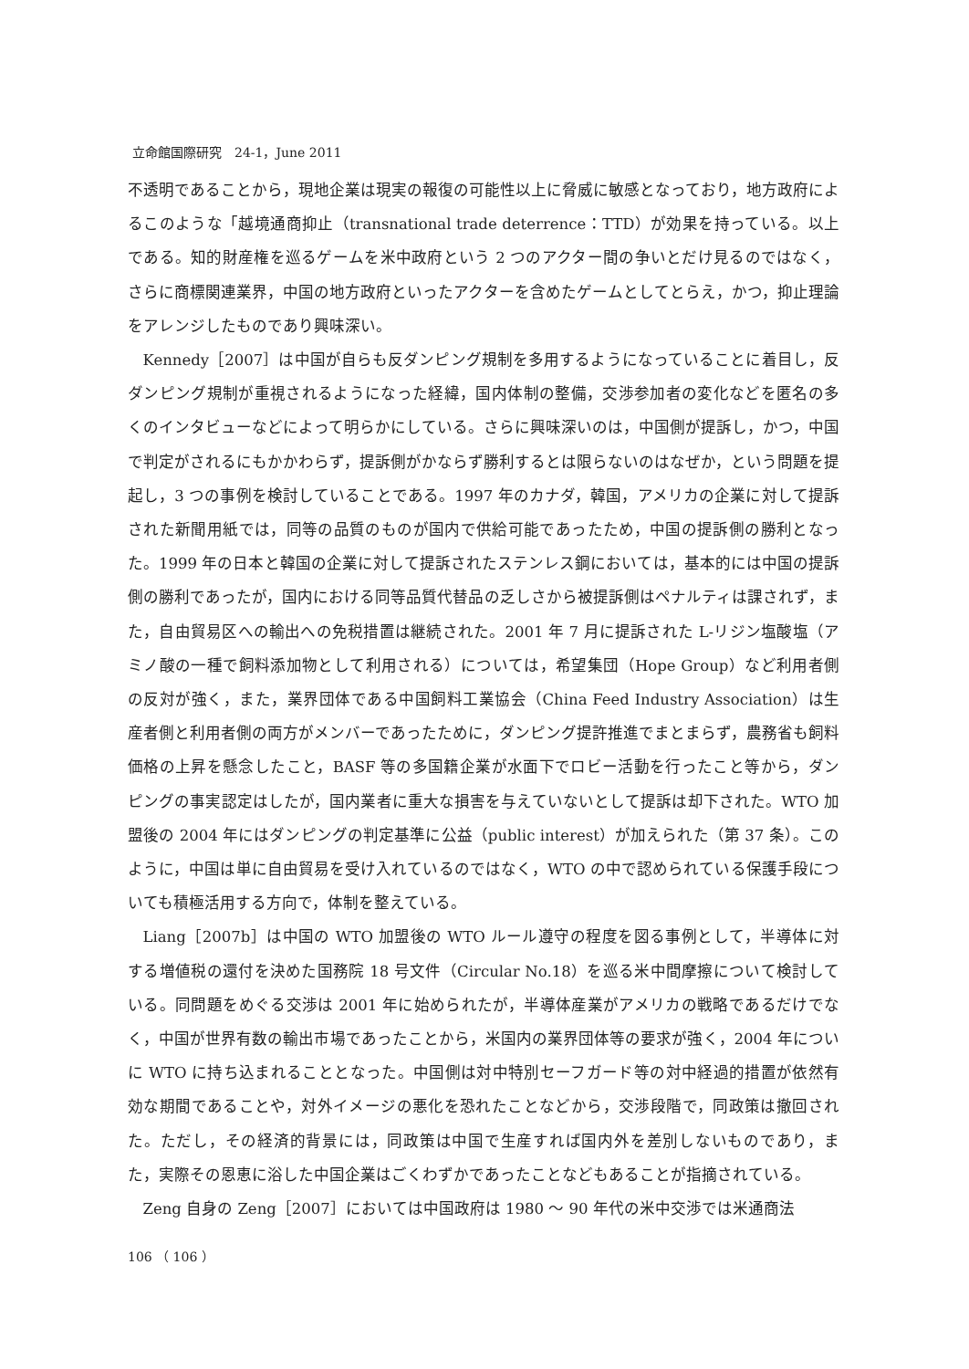立命館国際研究　24-1，June 2011
不透明であることから，現地企業は現実の報復の可能性以上に脅威に敏感となっており，地方政府によるこのような「越境通商抑止（transnational trade deterrence：TTD）が効果を持っている。以上である。知的財産権を巡るゲームを米中政府という 2 つのアクター間の争いとだけ見るのではなく，さらに商標関連業界，中国の地方政府といったアクターを含めたゲームとしてとらえ，かつ，抑止理論をアレンジしたものであり興味深い。
Kennedy［2007］は中国が自らも反ダンピング規制を多用するようになっていることに着目し，反ダンピング規制が重視されるようになった経緯，国内体制の整備，交渉参加者の変化などを匿名の多くのインタビューなどによって明らかにしている。さらに興味深いのは，中国側が提訴し，かつ，中国で判定がされるにもかかわらず，提訴側がかならず勝利するとは限らないのはなぜか，という問題を提起し，3 つの事例を検討していることである。1997 年のカナダ，韓国，アメリカの企業に対して提訴された新聞用紙では，同等の品質のものが国内で供給可能であったため，中国の提訴側の勝利となった。1999 年の日本と韓国の企業に対して提訴されたステンレス鋼においては，基本的には中国の提訴側の勝利であったが，国内における同等品質代替品の乏しさから被提訴側はペナルティは課されず，また，自由貿易区への輸出への免税措置は継続された。2001 年 7 月に提訴された L-リジン塩酸塩（アミノ酸の一種で飼料添加物として利用される）については，希望集団（Hope Group）など利用者側の反対が強く，また，業界団体である中国飼料工業協会（China Feed Industry Association）は生産者側と利用者側の両方がメンバーであったために，ダンピング提許推進でまとまらず，農務省も飼料価格の上昇を懸念したこと，BASF 等の多国籍企業が水面下でロビー活動を行ったこと等から，ダンピングの事実認定はしたが，国内業者に重大な損害を与えていないとして提訴は却下された。WTO 加盟後の 2004 年にはダンピングの判定基準に公益（public interest）が加えられた（第 37 条）。このように，中国は単に自由貿易を受け入れているのではなく，WTO の中で認められている保護手段についても積極活用する方向で，体制を整えている。
Liang［2007b］は中国の WTO 加盟後の WTO ルール遵守の程度を図る事例として，半導体に対する増値税の還付を決めた国務院 18 号文件（Circular No.18）を巡る米中間摩擦について検討している。同問題をめぐる交渉は 2001 年に始められたが，半導体産業がアメリカの戦略であるだけでなく，中国が世界有数の輸出市場であったことから，米国内の業界団体等の要求が強く，2004 年についに WTO に持ち込まれることとなった。中国側は対中特別セーフガード等の対中経過的措置が依然有効な期間であることや，対外イメージの悪化を恐れたことなどから，交渉段階で，同政策は撤回された。ただし，その経済的背景には，同政策は中国で生産すれば国内外を差別しないものであり，また，実際その恩恵に浴した中国企業はごくわずかであったことなどもあることが指摘されている。
Zeng 自身の Zeng［2007］においては中国政府は 1980 ～ 90 年代の米中交渉では米通商法
106 （ 106 ）